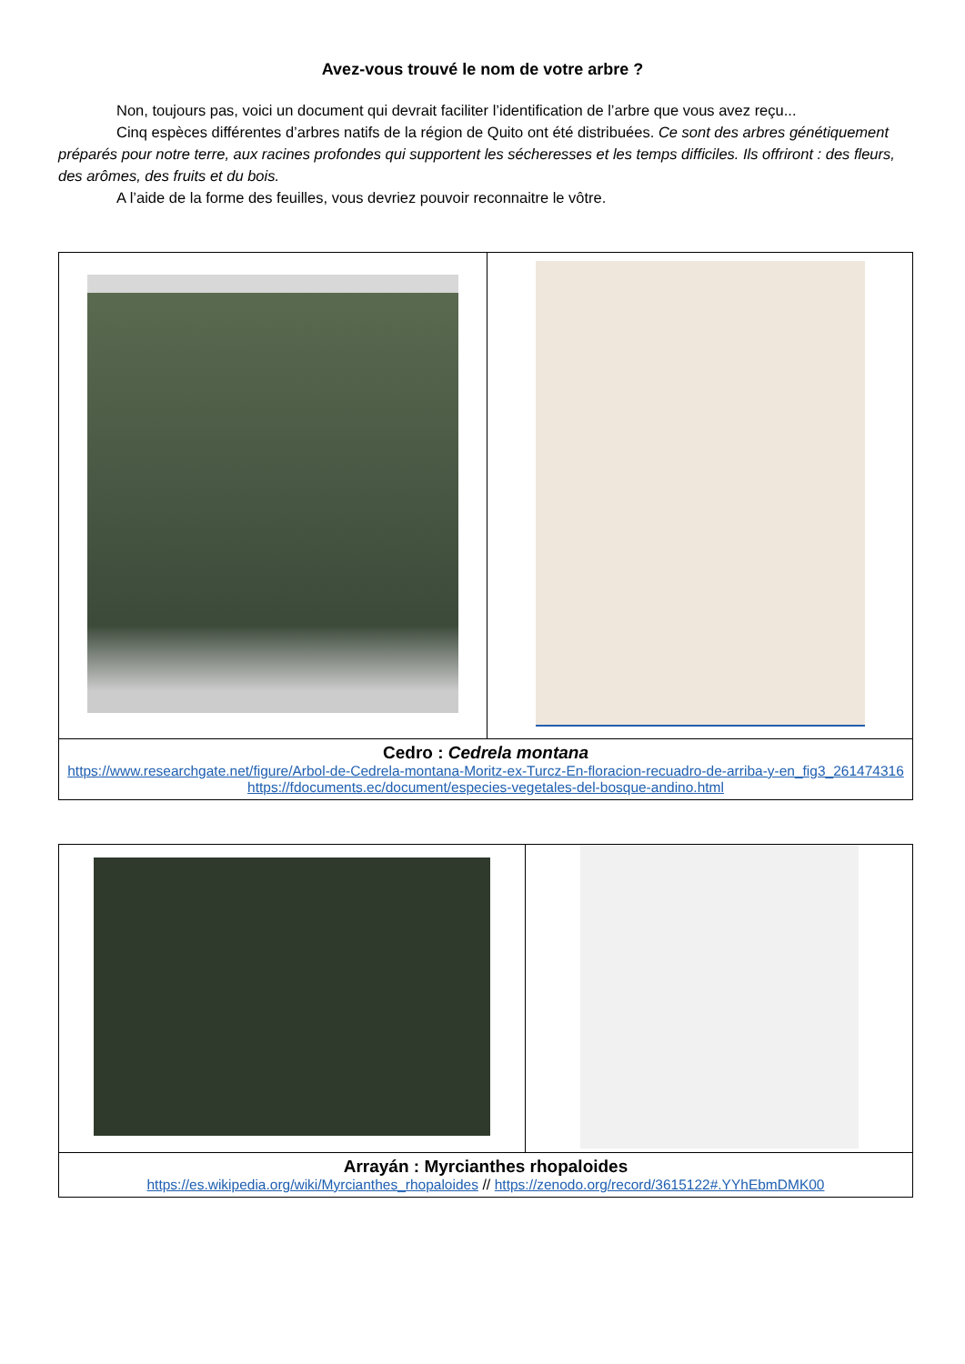Avez-vous trouvé le nom de votre arbre ?
Non, toujours pas, voici un document qui devrait faciliter l’identification de l’arbre que vous avez reçu...
Cinq espèces différentes d’arbres natifs de la région de Quito ont été distribuées. Ce sont des arbres génétiquement préparés pour notre terre, aux racines profondes qui supportent les sécheresses et les temps difficiles. Ils offriront : des fleurs, des arômes, des fruits et du bois.
A l’aide de la forme des feuilles, vous devriez pouvoir reconnaitre le vôtre.
| Cedro : Cedrela montana https://www.researchgate.net/figure/Arbol-de-Cedrela-montana-Moritz-ex-Turcz-En-floracion-recuadro-de-arriba-y-en_fig3_261474316 https://fdocuments.ec/document/especies-vegetales-del-bosque-andino.html | |
| Arrayán : Myrcianthes rhopaloides https://es.wikipedia.org/wiki/Myrcianthes_rhopaloides // https://zenodo.org/record/3615122#.YYhEbmDMK00 | |